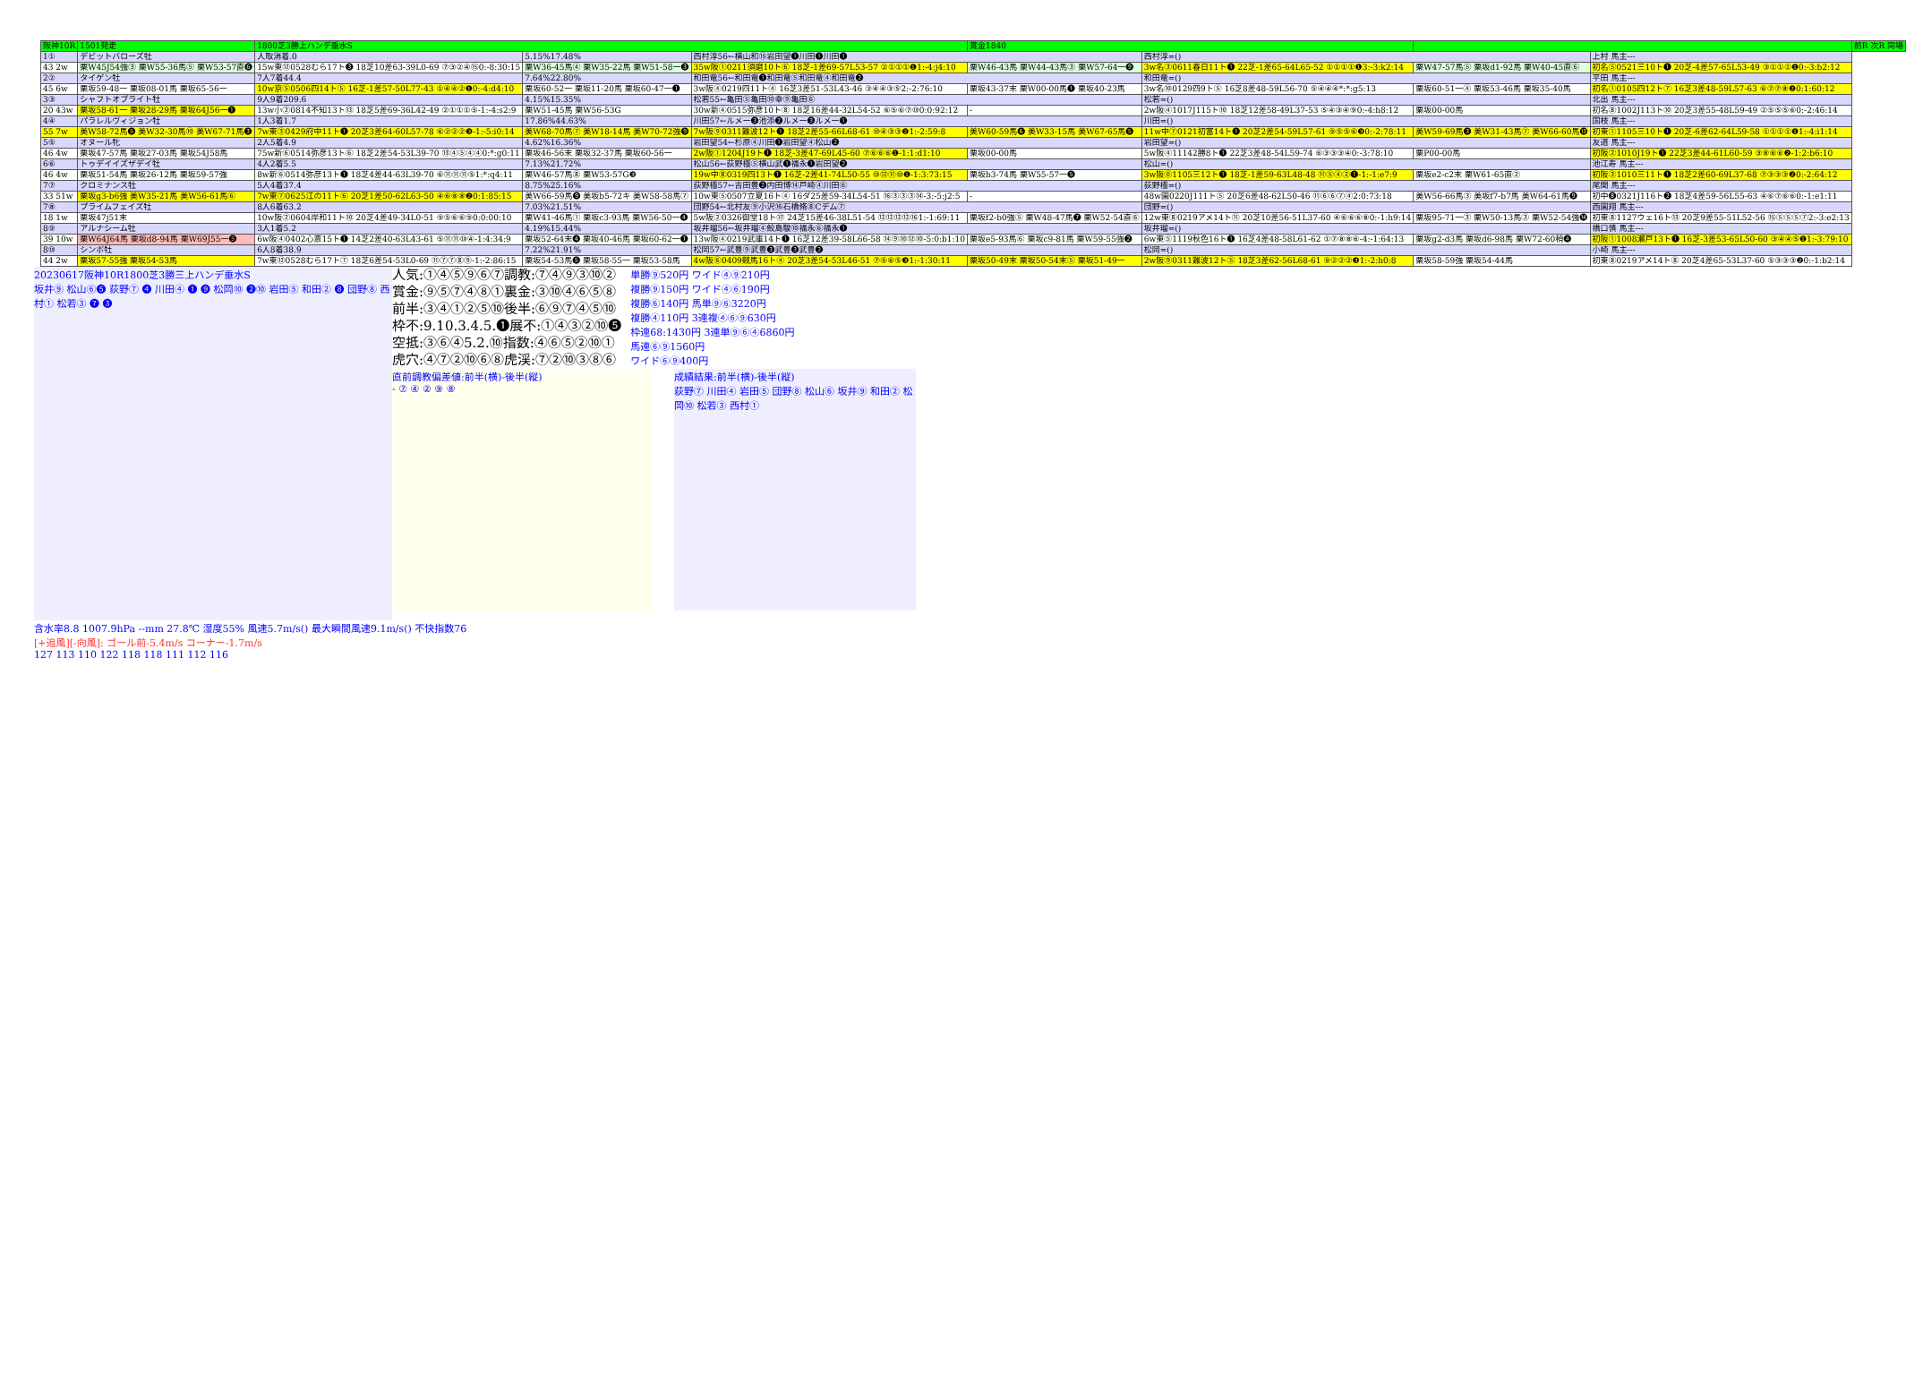| 阪神10R | 1501発走 | 1800芝3勝上ハンデ垂水S | | | 賞金1840 | | | | 前R 次R 同場 |
| 1① | デビットバローズ牡 | 人取消着.0 | 5.15%17.48% | 西村淳56←横山和⑮岩田望❶川田❶川田❶ | | 西村淳=() | | 上村 馬主--- | |
| 43 2w | 栗W45J54強③ 栗W55-36馬⑤ 栗W53-57直❻ | 15w東⑫0528むら17ト❸ 18芝10差63-39L0-69 ⑦③②④⑮0:-8:30:15 | 栗W36-45馬④ 栗W35-22馬 栗W51-58一❸ | 35w阪①0211須磨10ト⑥ 18芝-1差69-57L53-57 ②①①①❶1:-4:j4:10 | 栗W46-43馬 栗W44-43馬③ 栗W57-64一❾ | 3w名③0611春日11ト❶ 22芝-1差65-64L65-52 ①①①①❶3:-3:k2:14 | 栗W47-57馬⑤ 栗坂d1-92馬 栗W40-45直⑥ | 初名⑤0521三10ト❶ 20芝-4差57-65L53-49 ③①①①❶0:-3:b2:12 | |
| 2② | タイゲン牡 | 7人7着44.4 | 7.64%22.80% | 和田竜56←和田竜❶和田竜⑤和田竜④和田竜❷ | | 和田竜=() | | 平田 馬主--- | |
| 45 6w | 栗坂59-48一 栗坂08-01馬 栗坂65-56一 | 10w京⑤0506四14ト⑤ 16芝-1差57-50L77-43 ①④④②❶0:-4:d4:10 | 栗坂60-52一 栗坂11-20馬 栗坂60-47一❶ | 3w阪④0219四11ト④ 16芝3差51-53L43-46 ③④④③⑤2:-2:76:10 | 栗坂43-37末 栗W00-00馬❶ 栗坂40-23馬 | 3w名⑩0129四9ト⑤ 16芝8差48-59L56-70 ⑤④④④*:*:g5:13 | 栗坂60-51一④ 栗坂53-46馬 栗坂35-40馬 | 初名①0105四12ト⑦ 16芝3差48-59L57-63 ⑥⑦⑦⑧❷0:1:60:12 | |
| 3③ | シャフトオブライト牡 | 9人9着209.6 | 4.15%15.35% | 松若55←亀田⑤亀田⑩幸⑨亀田⑥ | | 松若=() | | 北出 馬主--- | |
| 20 43w | 栗坂58-61一 栗坂28-29馬 栗坂64J56一❶ | 13w小②0814不知13ト⑬ 18芝5差69-36L42-49 ②①①①⑤-1:-4:s2:9 | 栗W51-45馬 栗W56-53G | 30w新④0515弥彦10ト⑧ 18芝16差44-32L54-52 ⑥⑤⑥⑦⑩0:0:92:12 | - | 2w阪④1017J115ト⑩ 18芝12差58-49L37-53 ⑤④③④⑨0:-4:h8:12 | 栗坂00-00馬 | 初名⑧1002J113ト⑩ 20芝3差55-48L59-49 ②⑤⑤⑤⑥0:-2:46:14 | |
| 4④ | パラレルヴィジョン牡 | 1人3着1.7 | 17.86%44.63% | 川田57←ルメー❸池添❷ルメー❸ルメー❶ | | 川田=() | | 国枝 馬主--- | |
| 55 7w | 美W58-72馬❺ 美W32-30馬⑩ 美W67-71馬❸ | 7w東③0429府中11ト❶ 20芝3差64-60L57-78 ⑥②②②❸-1:-5:i0:14 | 美W68-70馬⑦ 美W18-14馬 美W70-72強❾ | 7w阪⑨0311難波12ト❶ 18芝2差55-66L68-61 ⑩④③③❷1:-2:59:8 | 美W60-59馬❻ 美W33-15馬 美W67-65馬❺ | 11w中⑦0121初富14ト❶ 20芝2差54-59L57-61 ⑨⑤⑤⑥❸0:-2:78:11 | 美W59-69馬❸ 美W31-43馬⑦ 美W66-60馬⓭ | 初東①1105三10ト❶ 20芝-6差62-64L59-58 ①①①①❶1:-4:i1:14 | |
| 5⑤ | オヌール牝 | 2人5着4.9 | 4.62%16.36% | 岩田望54←杉原④川田❶岩田望④松山❷ | | 岩田望=() | | 友道 馬主--- | |
| 46 4w | 栗坂47-57馬 栗坂27-03馬 栗坂54J58馬 | 75w新⑥0514弥彦13ト⑥ 18芝2差54-53L39-70 ⑬④⑤④④0:*:g0:11 | 栗坂46-56末 栗坂32-37馬 栗坂60-56一 | 2w阪①1204J19ト❶ 18芝-3差47-69L45-60 ⑦⑥⑥⑥❶-1:1:d1:10 | 栗坂00-00馬 | 5w阪④11142勝8ト❶ 22芝3差48-54L59-74 ⑥③③③④0:-3:78:10 | 栗P00-00馬 | 初阪②1010J19ト❶ 22芝3差44-61L60-59 ③⑧⑥⑥❷-1:2:b6:10 | |
| 6⑥ | トゥデイイズザデイ牡 | 4人2着5.5 | 7.13%21.72% | 松山56←荻野極⑤横山武❶福永❶岩田望❷ | | 松山=() | | 池江寿 馬主--- | |
| 46 4w | 栗坂51-54馬 栗坂26-12馬 栗坂59-57強 | 8w新⑥0514弥彦13ト❶ 18芝4差44-63L39-70 ⑥⑪⑪⑪⑤1:*:q4:11 | 栗W46-57馬⑧ 栗W53-57G❸ | 19w中⑧0319四13ト❶ 16芝-2差41-74L50-55 ⑩⑫⑪⑩❶-1:3:73:15 | 栗坂b3-74馬 栗W55-57一❺ | 3w阪⓪1105三12ト❶ 18芝-1差59-63L48-48 ⑪⑤④②❶-1:-1:e7:9 | 栗坂e2-c2末 栗W61-65直② | 初阪③1010三11ト❶ 18芝2差60-69L37-68 ⑦③③③❷0:-2:64:12 | |
| 7⑦ | クロミナンス牡 | 5人4着37.4 | 8.75%25.16% | 荻野極57←吉田豊❷内田博⑭戸崎④川田⑥ | | 荻野極=() | | 尾関 馬主--- | |
| 33 51w | 栗坂g3-b6強 美W35-21馬 美W56-61馬⑥ | 7w東⑦0625江の11ト⑥ 20芝1差50-62L63-50 ④⑥⑧⑧❷0:1:85:15 | 美W66-59馬❾ 美坂b5-72キ 美W58-58馬⑦ | 10w東⑤0507立夏16ト④ 16ダ25差59-34L54-51 ⑯③③③⑭-3:-5:j2:5 | - | 48w園0220J111ト⑤ 20芝6差48-62L50-46 ⑪⑥⑥⑦④2:0:73:18 | 美W56-66馬③ 美坂f7-b7馬 美W64-61馬❾ | 初中❽0321J116ト❷ 18芝4差59-56L55-63 ④⑥⑦⑥⑥0:-1:e1:11 | |
| 7⑧ | プライムフェイズ牡 | 8人6着63.2 | 7.03%21.51% | 団野54←北村友⑨小沢⑯石橋脩⑧Cデム⑦ | | 団野=() | | 西園翔 馬主--- | |
| 18 1w | 栗坂47j51末 | 10w阪②0604岸和11ト⑩ 20芝4差49-34L0-51 ⑨⑤⑥⑥⑨0:0:00:10 | 栗W41-46馬① 栗坂c3-93馬 栗W56-50一❹ | 5w阪②0326御堂18ト⑰ 24芝15差46-38L51-54 ⑫⑫⑫⑫⑯1:-1:69:11 | 栗坂f2-b0強⑤ 栗W48-47馬❼ 栗W52-54直⑥ | 12w東⑧0219アメ14ト⑪ 20芝10差56-51L37-60 ④⑥⑥⑥⑧0:-1:h9:14 | 栗坂95-71一③ 栗W50-13馬③ 栗W52-54強⓮ | 初東⑧1127ウェ16ト⑬ 20芝9差55-51L52-56 ⑮⑤⑤⑤⑦2:-3:e2:13 | |
| 8⑨ | アルナシーム牡 | 3人1着5.2 | 4.19%15.44% | 坂井瑠56←坂井瑠④鮫島駿⑩福永⑥福永❶ | | 坂井瑠=() | | 橋口慎 馬主--- | |
| 39 10w | 栗W64J64馬 栗坂d8-94馬 栗W69J55一❺ | 6w阪④0402心斎15ト❶ 14芝2差40-63L43-61 ⑤⑪⑪⑩④-1:4:34:9 | 栗坂52-64末❹ 栗坂40-46馬 栗坂60-62一❶ | 13w阪④0219武庫14ト❶ 16芝12差39-58L66-58 ⑭⑨⑩⑫⑩-5:0:b1:10 | 栗坂e5-93馬⑥ 栗坂c9-81馬 栗W59-55強❷ | 6w東⑤1119秋色16ト❶ 16芝4差48-58L61-62 ①⑦⑧⑧⑥-4:-1:64:13 | 栗坂g2-d3馬 栗坂d6-98馬 栗W72-60稍❹ | 初阪①1008瀬戸13ト❶ 16芝-3差53-65L50-60 ③④④⑤❶1:-3:79:10 | |
| 8⑩ | シンボ牡 | 6人8着38.9 | 7.22%21.91% | 松岡57←武豊⑨武豊❸武豊❸武豊❷ | | 松岡=() | | 小崎 馬主--- | |
| 44 2w | 栗坂57-55強 栗坂54-53馬 | 7w東⑫0528むら17ト⑦ 18芝6差54-53L0-69 ⑪⑦⑦⑧⑨-1:-2:86:15 | 栗坂54-53馬❺ 栗坂58-55一 栗坂53-58馬 | 4w阪⑥0409競馬16ト④ 20芝3差54-53L46-51 ⑦⑤⑥⑤❸1:-1:30:11 | 栗坂50-49末 栗坂50-54末⑤ 栗坂51-49一 | 2w阪⑨0311難波12ト⑤ 18芝3差62-56L68-61 ⑨②②②❸1:-2:h0:8 | 栗坂58-59強 栗坂54-44馬 | 初東⑧0219アメ14ト⑧ 20芝4差65-53L37-60 ⑤③③③❷0:-1:b2:14 | |
20230617阪神10R1800芝3勝三上ハンデ垂水S
坂井⑨ 松山⑥❺ 荻野⑦ ❹ 川田④ ❶ ❾ 松岡⑩ ❷⑩ 岩田⑤ 和田② ❽ 団野⑧ 西村① 松若③ ❼ ❸
人気:①④⑤⑨⑥⑦調教:⑦④⑨③⑩②
賞金:⑨⑤⑦④⑧①裏金:③⑩④⑥⑤⑧
前半:③④①②⑤⑩後半:⑥⑨⑦④⑤⑩
枠不:9.10.3.4.5.❶展不:①④③②⑩❺
空抵:③⑥④5.2.⑩指数:④⑥⑤②⑩①
虎穴:④⑦②⑩⑥⑧虎渓:⑦②⑩③⑧⑥
単勝⑨520円 ワイド④⑨210円
複勝⑨150円 ワイド④⑥190円
複勝⑥140円 馬単⑨⑥3220円
複勝④110円 3連複④⑥⑨630円
枠連68:1430円 3連単⑨⑥④6860円
馬連⑥⑨1560円
ワイド⑥⑨400円
直前調教偏差値:前半(横)-後半(縦)
- ⑦ ④ ② ⑨ ⑧
成績結果:前半(横)-後半(縦)
荻野⑦ 川田④ 岩田⑤ 団野⑧ 松山⑥ 坂井⑨ 和田② 松岡⑩ 松若③ 西村①
含水率8.8 1007.9hPa --mm 27.8℃ 湿度55% 風速5.7m/s() 最大瞬間風速9.1m/s() 不快指数76
[+追風][-向風]: ゴール前-5.4m/s コーナー-1.7m/s
127 113 110 122 118 118 111 112 116